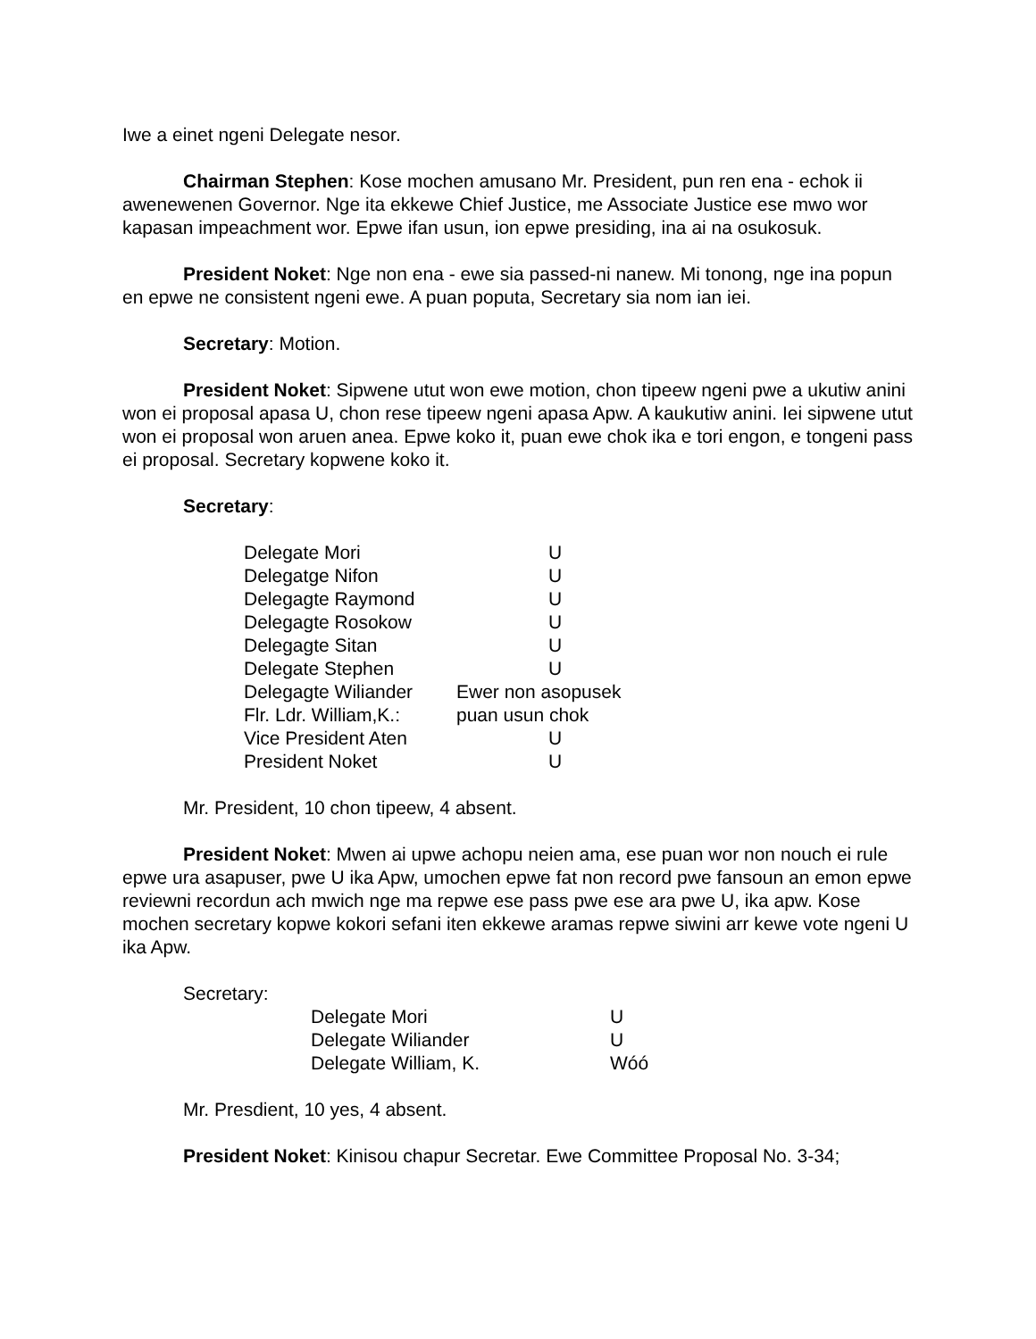Iwe a einet ngeni Delegate nesor.
Chairman Stephen: Kose mochen amusano Mr. President, pun ren ena - echok ii awenewenen Governor. Nge ita ekkewe Chief Justice, me Associate Justice ese mwo wor kapasan impeachment wor. Epwe ifan usun, ion epwe presiding, ina ai na osukosuk.
President Noket: Nge non ena - ewe sia passed-ni nanew. Mi tonong, nge ina popun en epwe ne consistent ngeni ewe. A puan poputa, Secretary sia nom ian iei.
Secretary: Motion.
President Noket: Sipwene utut won ewe motion, chon tipeew ngeni pwe a ukutiw anini won ei proposal apasa U, chon rese tipeew ngeni apasa Apw. A kaukutiw anini. Iei sipwene utut won ei proposal won aruen anea. Epwe koko it, puan ewe chok ika e tori engon, e tongeni pass ei proposal. Secretary kopwene koko it.
Secretary:
| Delegate Mori | U |
| Delegatge Nifon | U |
| Delegagte Raymond | U |
| Delegagte Rosokow | U |
| Delegagte Sitan | U |
| Delegate Stephen | U |
| Delegagte Wiliander | Ewer non asopusek |
| Flr. Ldr. William,K.: | puan usun chok |
| Vice President Aten | U |
| President Noket | U |
Mr. President, 10 chon tipeew, 4 absent.
President Noket: Mwen ai upwe achopu neien ama, ese puan wor non nouch ei rule epwe ura asapuser, pwe U ika Apw, umochen epwe fat non record pwe fansoun an emon epwe reviewni recordun ach mwich nge ma repwe ese pass pwe ese ara pwe U, ika apw. Kose mochen secretary kopwe kokori sefani iten ekkewe aramas repwe siwini arr kewe vote ngeni U ika Apw.
Secretary:
| Delegate Mori | U |
| Delegate Wiliander | U |
| Delegate William, K. | Wóó |
Mr. Presdient, 10 yes, 4 absent.
President Noket: Kinisou chapur Secretar. Ewe Committee Proposal No. 3-34;